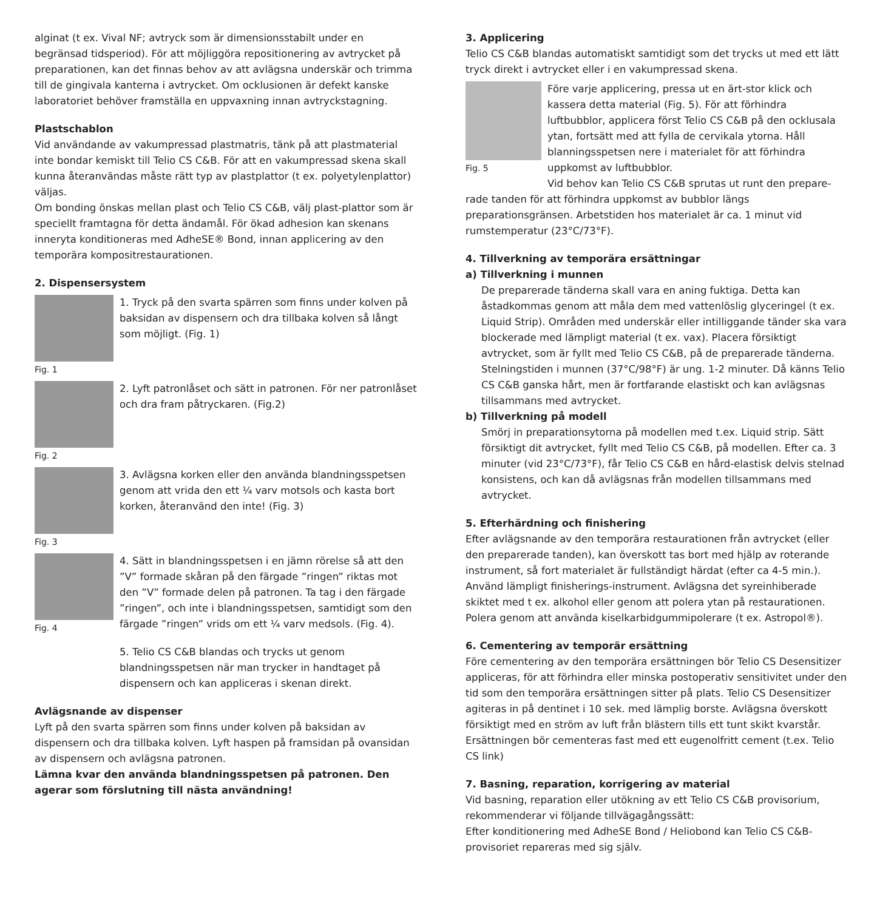alginat (t ex. Vival NF; avtryck som är dimensionsstabilt under en begränsad tidsperiod). För att möjliggöra repositionering av avtrycket på preparationen, kan det finnas behov av att avlägsna underskär och trimma till de gingivala kanterna i avtrycket. Om ocklusionen är defekt kanske laboratoriet behöver framställa en uppvaxning innan avtryckstagning.
Plastschablon
Vid användande av vakumpressad plastmatris, tänk på att plastmaterial inte bondar kemiskt till Telio CS C&B. För att en vakumpressad skena skall kunna återanvändas måste rätt typ av plastplattor (t ex. polyetylenplattor) väljas.
Om bonding önskas mellan plast och Telio CS C&B, välj plast-plattor som är speciellt framtagna för detta ändamål. För ökad adhesion kan skenans inneryta konditioneras med AdheSE® Bond, innan applicering av den temporära kompositrestaurationen.
2. Dispensersystem
Fig. 1
1. Tryck på den svarta spärren som finns under kolven på baksidan av dispensern och dra tillbaka kolven så långt som möjligt. (Fig. 1)
Fig. 2
2. Lyft patronlåset och sätt in patronen. För ner patronlåset och dra fram påtryckaren. (Fig.2)
Fig. 3
3. Avlägsna korken eller den använda blandningsspetsen genom att vrida den ett ¼ varv motsols och kasta bort korken, återanvänd den inte! (Fig. 3)
Fig. 4
4. Sätt in blandningsspetsen i en jämn rörelse så att den ”V” formade skåran på den färgade ”ringen” riktas mot den ”V” formade delen på patronen. Ta tag i den färgade ”ringen”, och inte i blandningsspetsen, samtidigt som den färgade ”ringen” vrids om ett ¼ varv medsols. (Fig. 4).
5. Telio CS C&B blandas och trycks ut genom blandningsspetsen när man trycker in handtaget på dispensern och kan appliceras i skenan direkt.
Avlägsnande av dispenser
Lyft på den svarta spärren som finns under kolven på baksidan av dispensern och dra tillbaka kolven. Lyft haspen på framsidan på ovansidan av dispensern och avlägsna patronen.
Lämna kvar den använda blandningsspetsen på patronen. Den agerar som förslutning till nästa användning!
3. Applicering
Telio CS C&B blandas automatiskt samtidigt som det trycks ut med ett lätt tryck direkt i avtrycket eller i en vakumpressad skena.
Fig. 5
Före varje applicering, pressa ut en ärt-stor klick och kassera detta material (Fig. 5). För att förhindra luftbubblor, applicera först Telio CS C&B på den ocklusala ytan, fortsätt med att fylla de cervikala ytorna. Håll blanningsspetsen nere i materialet för att förhindra uppkomst av luftbubblor.
Vid behov kan Telio CS C&B sprutas ut runt den prepare-
rade tanden för att förhindra uppkomst av bubblor längs preparationsgränsen. Arbetstiden hos materialet är ca. 1 minut vid rumstemperatur (23°C/73°F).
4. Tillverkning av temporära ersättningar
a) Tillverkning i munnen
De preparerade tänderna skall vara en aning fuktiga. Detta kan åstadkommas genom att måla dem med vattenlöslig glyceringel (t ex. Liquid Strip). Områden med underskär eller intilliggande tänder ska vara blockerade med lämpligt material (t ex. vax). Placera försiktigt avtrycket, som är fyllt med Telio CS C&B, på de preparerade tänderna. Stelningstiden i munnen (37°C/98°F) är ung. 1-2 minuter. Då känns Telio CS C&B ganska hårt, men är fortfarande elastiskt och kan avlägsnas tillsammans med avtrycket.
b) Tillverkning på modell
Smörj in preparationsytorna på modellen med t.ex. Liquid strip. Sätt försiktigt dit avtrycket, fyllt med Telio CS C&B, på modellen. Efter ca. 3 minuter (vid 23°C/73°F), får Telio CS C&B en hård-elastisk delvis stelnad konsistens, och kan då avlägsnas från modellen tillsammans med avtrycket.
5. Efterhärdning och finishering
Efter avlägsnande av den temporära restaurationen från avtrycket (eller den preparerade tanden), kan överskott tas bort med hjälp av roterande instrument, så fort materialet är fullständigt härdat (efter ca 4-5 min.). Använd lämpligt finisherings-instrument. Avlägsna det syreinhiberade skiktet med t ex. alkohol eller genom att polera ytan på restaurationen. Polera genom att använda kiselkarbidgummipolerare (t ex. Astropol®).
6. Cementering av temporär ersättning
Före cementering av den temporära ersättningen bör Telio CS Desensitizer appliceras, för att förhindra eller minska postoperativ sensitivitet under den tid som den temporära ersättningen sitter på plats. Telio CS Desensitizer agiteras in på dentinet i 10 sek. med lämplig borste. Avlägsna överskott försiktigt med en ström av luft från blästern tills ett tunt skikt kvarstår. Ersättningen bör cementeras fast med ett eugenolfritt cement (t.ex. Telio CS link)
7. Basning, reparation, korrigering av material
Vid basning, reparation eller utökning av ett Telio CS C&B provisorium, rekommenderar vi följande tillvägagångssätt:
Efter konditionering med AdheSE Bond / Heliobond kan Telio CS C&B-provisoriet repareras med sig själv.